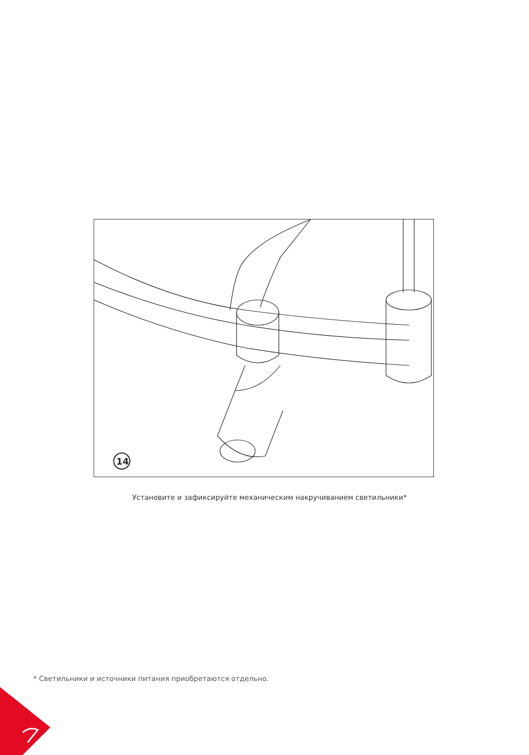14
Установите и зафиксируйте механическим накручиванием светильники*
* Светильники и источники питания приобретаются отдельно.